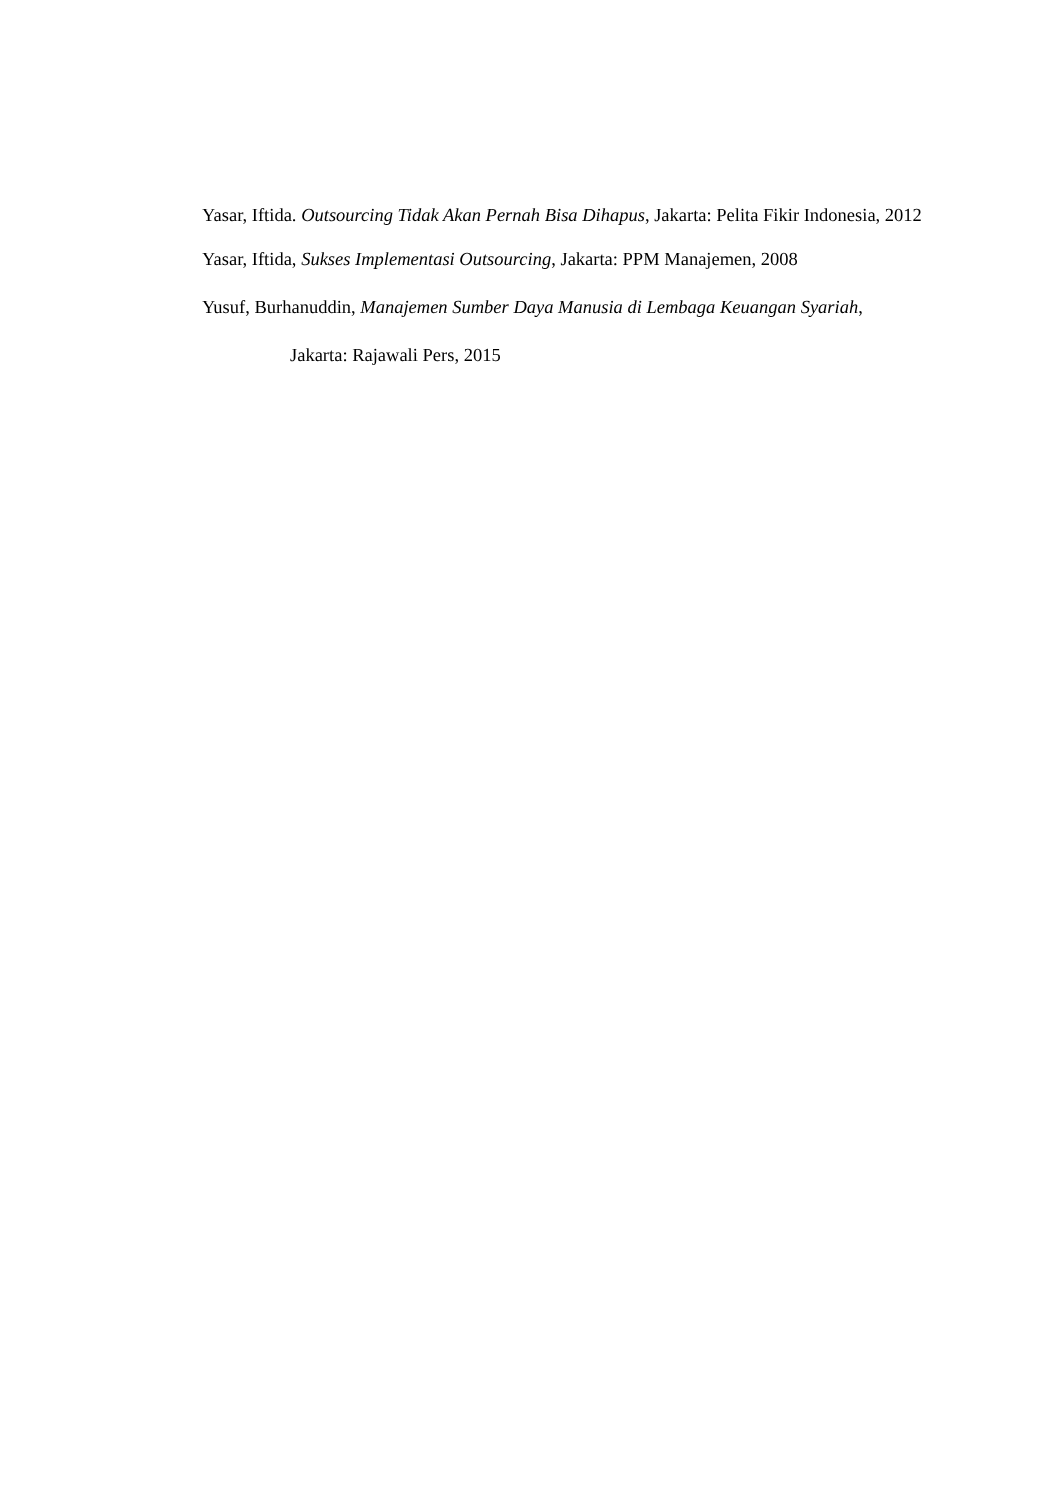Yasar, Iftida. Outsourcing Tidak Akan Pernah Bisa Dihapus, Jakarta: Pelita Fikir Indonesia, 2012
Yasar, Iftida, Sukses Implementasi Outsourcing, Jakarta: PPM Manajemen, 2008
Yusuf, Burhanuddin, Manajemen Sumber Daya Manusia di Lembaga Keuangan Syariah, Jakarta: Rajawali Pers, 2015